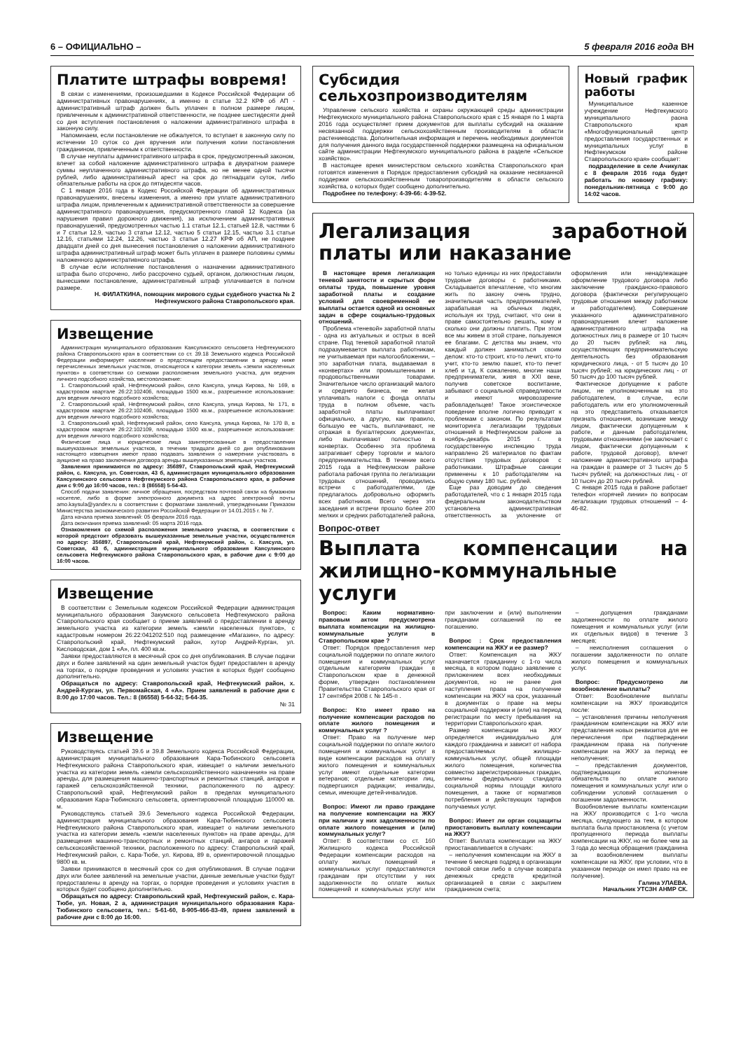6 – ОФИЦИАЛЬНО – 5 февраля 2016 года ВН
Платите штрафы вовремя!
В связи с изменениями, произошедшими в Кодексе Российской Федерации об административных правонарушениях, а именно в статье 32.2 КРФ об АП - административный штраф должен быть уплачен в полном размере лицом, привлеченным к административной ответственности, не позднее шестидесяти дней со дня вступления постановления о наложении административного штрафа в законную силу.
Напоминаем, если постановление не обжалуется, то вступает в законную силу по истечении 10 суток со дня вручения или получения копии постановления гражданином, привлеченным к ответственности.
В случае неуплаты административного штрафа в срок, предусмотренный законом, влечет за собой наложение административного штрафа в двукратном размере суммы неуплаченного административного штрафа, но не менее одной тысячи рублей, либо административный арест на срок до пятнадцати суток, либо обязательные работы на срок до пятидесяти часов.
С 1 января 2016 года в Кодекс Российской Федерации об административных правонарушениях, внесены изменения, а именно при уплате административного штрафа лицом, привлеченным к административной ответственности за совершение административного правонарушения, предусмотренного главой 12 Кодекса (за нарушения правил дорожного движения), за исключением административных правонарушений, предусмотренных частью 1.1 статьи 12.1, статьей 12.8, частями 6 и 7 статьи 12.9, частью 3 статьи 12.12, частью 5 статьи 12.15, частью 3.1 статьи 12.16, статьями 12.24, 12.26, частью 3 статьи 12.27 КРФ об АП, не позднее двадцати дней со дня вынесения постановления о наложении административного штрафа административный штраф может быть уплачен в размере половины суммы наложенного административного штрафа.
В случае если исполнение постановления о назначении административного штрафа было отсрочено, либо рассрочено судьей, органом, должностным лицом, вынесшими постановление, административный штраф уплачивается в полном размере.
Н. ФИЛАТКИНА, помощник мирового судьи судебного участка № 2 Нефтекумского района Ставропольского края.
Извещение
Администрация муниципального образования Каясулинского сельсовета Нефтекумского района Ставропольского края в соответствии со ст. 39.18 Земельного кодекса Российской Федерации информирует население о предстоящем предоставлении в аренду ниже перечисленных земельных участков, относящегося к категории земель «земли населенных пунктов» в соответствии со схемами расположения земельного участка, для ведения личного подсобного хозяйства, местоположение:
1. Ставропольский край, Нефтекумский район, село Каясула, улица Кирова, № 169, в кадастровом квартале 26:22:102406, площадью 1500 кв.м., разрешенное использование: для ведения личного подсобного хозяйства;
2. Ставропольский край, Нефтекумский район, село Каясула, улица Кирова, № 171, в кадастровом квартале 26:22:102406, площадью 1500 кв.м., разрешенное использование: для ведения личного подсобного хозяйства;
3. Ставропольский край, Нефтекумский район, село Каясула, улица Кирова, № 170 В, в кадастровом квартале 26:22:102109, площадью 1500 кв.м., разрешенное использование: для ведения личного подсобного хозяйства;
Физические лица и юридические лица заинтересованные в предоставлении вышеуказанных земельных участков, в течении тридцати дней со дня опубликования настоящего извещения имеют право подавать заявления о намерении участвовать в аукционе на право заключения договора аренды вышеуказанных земельных участков.
Заявления принимаются по адресу: 356897, Ставропольский край, Нефтекумский район, с. Каясула, ул. Советская, 43 б, администрация муниципального образования Каясулинского сельсовета Нефтекумского района Ставропольского края, в рабочие дни с 9:00 до 16:00 часов, тел.: 8 (86558) 5-54-43.
Способ подачи заявления: личное обращения, посредством почтовой связи на бумажном носителе, либо в форме электронного документа на адрес электронной почты amo.kaysula@yandex.ru в соответствии с форматами заявлений, утвержденными Приказом Министерства экономического развития Российской Федерации от 14.01.2015 г. № 7.
Дата начала приема заявлений: 05 февраля 2016 года.
Дата окончания приема заявлений: 05 марта 2016 года.
Ознакомления со схемой расположения земельного участка, в соответствии с которой предстоит образовать вышеуказанные земельные участки, осуществляется по адресу: 356897, Ставропольский край, Нефтекумский район, с. Каясула, ул. Советская, 43 б, администрация муниципального образования Каясулинского сельсовета Нефтекумского района Ставропольского края, в рабочие дни с 9:00 до 16:00 часов.
Извещение
В соответствии с Земельным кодексом Российской Федерации администрация муниципального образования Закумского сельсовета Нефтекумского района Ставропольского края сообщает о приеме заявлений о предоставлении в аренду земельного участка из категории земель «земли населенных пунктов», с кадастровым номером 26:22:041202:510 под размещение «Магазин», по адресу: Ставропольский край, Нефтекумский район, хутор Андрей-Курган, ул. Кисловодская, дом 1 «А», пл. 400 кв.м.
Заявки предоставляются в месячный срок со дня опубликования. В случае подачи двух и более заявлений на один земельный участок будет предоставлен в аренду на торгах, о порядке проведения и условиях участия в которых будет сообщено дополнительно.
Обращаться по адресу: Ставропольский край, Нефтекумский район, х. Андрей-Курган, ул. Первомайская, 4 «А». Прием заявлений в рабочие дни с 8:00 до 17:00 часов. Тел.: 8 (86558) 5-64-32; 5-64-35.
№ 31
Извещение
Руководствуясь статьей 39.6 и 39.8 Земельного кодекса Российской Федерации, администрация муниципального образования Кара-Тюбинского сельсовета Нефтекумского района Ставропольского края, извещает о наличии земельного участка из категории земель «земли сельскохозяйственного назначения» на праве аренды, для размещения машинно-транспортных и ремонтных станций, ангаров и гаражей сельскохозяйственной техники, расположенного по адресу: Ставропольский край, Нефтекумский район в пределах муниципального образования Кара-Тюбинского сельсовета, ориентировочной площадью 110000 кв. м.
Руководствуясь статьей 39.6 Земельного кодекса Российской Федерации, администрация муниципального образования Кара-Тюбинского сельсовета Нефтекумского района Ставропольского края, извещает о наличии земельного участка из категории земель «земли населенных пунктов» на праве аренды, для размещения машинно-транспортных и ремонтных станций, ангаров и гаражей сельскохозяйственной техники, расположенного по адресу: Ставропольский край, Нефтекумский район, с. Кара-Тюбе, ул. Кирова, 89 в, ориентировочной площадью 9800 кв. м.
Заявки принимаются в месячный срок со дня опубликования. В случае подачи двух или более заявлений на земельные участки, данные земельные участки будут предоставлены в аренду на торгах, о порядке проведения и условиях участия в которых будет сообщено дополнительно.
Обращаться по адресу: Ставропольский край, Нефтекумский район, с. Кара-Тюбе, ул. Новая, 2 а, администрация муниципального образования Кара-Тюбинского сельсовета, тел.: 5-61-60, 8-905-466-83-49, прием заявлений в рабочие дни с 8:00 до 16:00.
Субсидия сельхозпроизводителям
Управление сельского хозяйства и охраны окружающей среды администрации Нефтекумского муниципального района Ставропольского края с 15 января по 1 марта 2016 года осуществляет прием документов для выплаты субсидий на оказание несвязанной поддержки сельскохозяйственным производителям в области растениеводства. Дополнительная информация и перечень необходимых документов для получения данного вида государственной поддержки размещена на официальном сайте администрации Нефтекумского муниципального района в разделе «Сельское хозяйство».
В настоящее время министерством сельского хозяйства Ставропольского края готовятся изменения в Порядок предоставления субсидий на оказание несвязанной поддержки сельскохозяйственным товаропроизводителям в области сельского хозяйства, о которых будет сообщено дополнительно.
Подробнее по телефону: 4-39-66: 4-39-52.
Новый график работы
Муниципальное казенное учреждение Нефтекумского муниципального раона Ставропольского края «Многофункциональный центр предоставления государственных и муниципальных услуг в Нефтекумском районе Ставропольского края» сообщает:
подразделение в селе Ачикулак с 8 февраля 2016 года будет работать по новому графику: понедельник-пятница с 9:00 до 14:02 часов.
Легализация заработной платы или наказание
В настоящее время легализация теневой занятости и скрытых форм оплаты труда, повышение уровня заработной платы и создание условий для своевременной ее выплаты остается одной из основных задач в сфере социально-трудовых отношений.
Проблема «теневой» заработной платы - одна из актуальных и острых в всей стране. Под теневой заработной платой подразумевается выплата работникам, не учитываемая при налогообложении, – это заработная плата, выдаваемая в «конвертах» или промышленными и продовольственными товарами. Значительное число организаций малого и среднего бизнеса, не желая уплачивать налоги с фонда оплаты труда в полном объеме, часть заработной платы выплачивают официально, а другую, как правило, большую ее часть, выплачивают, не отражая в бухгалтерских документах, либо выплачивают полностью в конвертах. Особенно эта проблема затрагивает сферу торговли и малого предпринимательства. В течение всего 2015 года в Нефтекумском районе работала рабочая группа по легализации трудовых отношений, проводились встречи с работодателями, где предлагалось добровольно оформить всех работников. Всего через эти заседания и встречи прошло более 200 мелких и средних работодателей района, но только единицы из них предоставили трудовые договоры с работниками. Складывается впечатление, что многим жить по закону очень трудно, значительная часть предпринимателей, зарабатывая на обычных людях, используя их труд, считают, что они в праве самостоятельно решать, кому и сколько они должны платить. При этом все мы живем в этой стране, пользуемся ее благами. С детства мы знаем, что каждый должен заниматься своим делом: кто-то строит, кто-то лечит, кто-то учит, кто-то землю пашет, кто-то печет хлеб и т.д. К сожалению, многие наши предприниматели, живя в XXI веке, получив советское воспитание, забывают о социальной справедливости и имеют мировоззрение рабовладельцев! Такое эгоистическое поведение вполне логично приводит к проблемам с законом. По результатам мониторинга легализации трудовых отношений в Нефтекумском районе за ноябрь-декабрь 2015 г. в государственную инспекцию труда направлено 26 материалов по фактам отсутствия трудовых договоров с работниками. Штрафные санкции применены к 10 работодателям на общую сумму 180 тыс. рублей.
Еще раз доводим до сведения работодателей, что с 1 января 2015 года федеральным законодательством установлена административная ответственность за уклонение от оформления или ненадлежащее оформление трудового договора либо заключение гражданско-правового договора (фактически регулирующего трудовые отношения между работником и работодателем). Совершение указанного административного правонарушения влечет наложение административного штрафа на должностных лиц в размере от 10 тысяч до 20 тысяч рублей; на лиц, осуществляющих предпринимательскую деятельность без образования юридического лица, - от 5 тысяч до 10 тысяч рублей; на юридических лиц - от 50 тысяч до 100 тысяч рублей.
Фактическое допущение к работе лицом, не уполномоченным на это работодателем, в случае, если работодатель или его уполномоченный на это представитель отказывается признать отношения, возникшие между лицом, фактически допущенным к работе, и данным работодателем, трудовыми отношениями (не заключает с лицом, фактически допущенным к работе, трудовой договор), влечет наложение административного штрафа на граждан в размере от 3 тысяч до 5 тысяч рублей; на должностных лиц - от 10 тысяч до 20 тысяч рублей.
С января 2015 года в районе работает телефон «горячей линии» по вопросам легализации трудовых отношений – 4-46-82.
Вопрос-ответ
Выплата компенсации на жилищно-коммунальные услуги
Вопрос: Каким нормативно-правовым актом предусмотрена выплата компенсации на жилищно- коммунальные услуги в Ставропольском крае ?
Ответ: Порядок предоставления мер социальной поддержки по оплате жилого помещения и коммунальных услуг отдельным категориям граждан в Ставропольском крае в денежной форме, утвержден постановлением Правительства Ставропольского края от 17 сентября 2008 г. № 145-п .
Вопрос: Кто имеет право на получение компенсации расходов по оплате жилого помещения и коммунальных услуг ?
Ответ: Право на получение мер социальной поддержки по оплате жилого помещения и коммунальных услуг в виде компенсации расходов на оплату жилого помещения и коммунальных услуг имеют отдельные категории ветеранов; отдельные категории лиц, подвергшихся радиации; инвалиды, семьи, имеющие детей-инвалидов.
Вопрос: Имеют ли право граждане на получение компенсации на ЖКУ при наличии у них задолженности по оплате жилого помещения и (или) коммунальных услуг?
Ответ: В соответствии со ст. 160 Жилищного кодекса Российской Федерации компенсации расходов на оплату жилых помещений и коммунальных услуг предоставляются гражданам при отсутствии у них задолженности по оплате жилых помещений и коммунальных услуг или при заключении и (или) выполнении гражданами соглашений по ее погашению.
Вопрос : Срок предоставления компенсации на ЖКУ и ее размер?
Ответ: Компенсация на ЖКУ назначается гражданину с 1-го числа месяца, в котором подано заявление с приложением всех необходимых документов, но не ранее дня наступления права на получение компенсации на ЖКУ на срок, указанный в документах о праве на меры социальной поддержки и (или) на период регистрации по месту пребывания на территории Ставропольского края.
Размер компенсации на ЖКУ определяется индивидуально для каждого гражданина и зависит от набора предоставляемых жилищно-коммунальных услуг, общей площади жилого помещения, количества совместно зарегистрированных граждан, величины федерального стандарта социальной нормы площади жилого помещения, а также от нормативов потребления и действующих тарифов получаемых услуг.
Вопрос: Имеет ли орган соцзащиты приостановить выплату компенсации на ЖКУ?
Ответ: Выплата компенсации на ЖКУ приостанавливается в случаях:
– неполучения компенсации на ЖКУ в течение 6 месяцев подряд в организации почтовой связи либо в случае возврата денежных средств кредитной организацией в связи с закрытием гражданином счета;
– допущения гражданами задолженности по оплате жилого помещения и коммунальных услуг (или их отдельных видов) в течение 3 месяцев;
– неисполнения соглашения о погашении задолженности по оплате жилого помещения и коммунальных услуг.
Вопрос: Предусмотрено ли возобновление выплаты?
Ответ: Возобновление выплаты компенсации на ЖКУ производится после:
– установления причины неполучения гражданином компенсации на ЖКУ или представления новых реквизитов для ее перечисления при подтверждении гражданином права на получение компенсации на ЖКУ за период ее неполучения;
– представления документов, подтверждающих исполнение обязательств по оплате жилого помещения и коммунальных услуг или о соблюдении условий соглашения о погашении задолженности.
Возобновление выплаты компенсации на ЖКУ производится с 1-го числа месяца, следующего за тем, в котором выплата была приостановлена (с учетом пропущенного периода выплаты компенсации на ЖКУ, но не более чем за 3 года до месяца обращения гражданина за возобновлением выплаты компенсации на ЖКУ, при условии, что в указанном периоде он имел право на ее получение).
Галина УЛАЕВА.
Начальник УТСЗН АНМР СК.